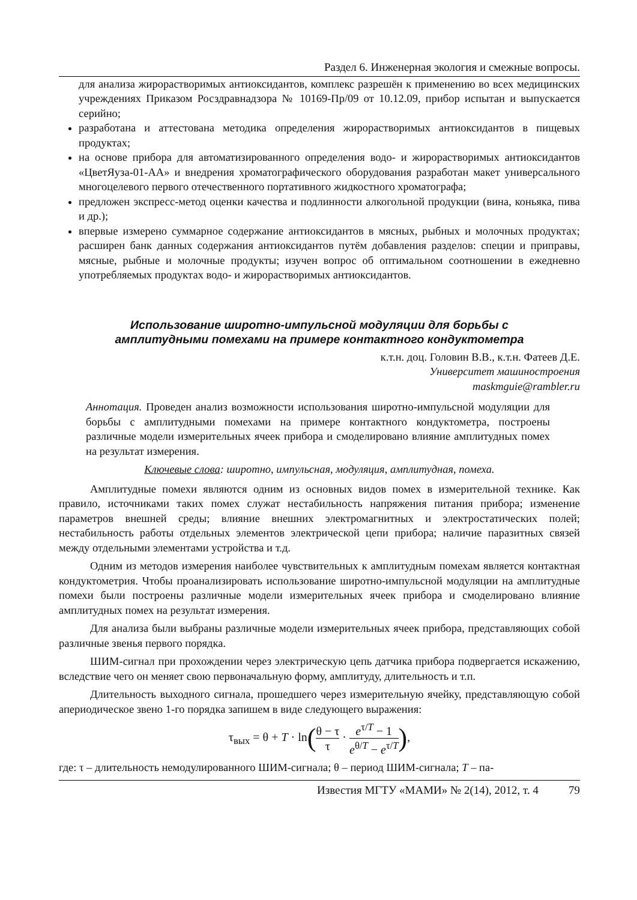Раздел 6. Инженерная экология и смежные вопросы.
для анализа жирорастворимых антиоксидантов, комплекс разрешён к применению во всех медицинских учреждениях Приказом Росздравнадзора № 10169-Пр/09 от 10.12.09, прибор испытан и выпускается серийно;
разработана и аттестована методика определения жирорастворимых антиоксидантов в пищевых продуктах;
на основе прибора для автоматизированного определения водо- и жирорастворимых антиоксидантов «ЦветЯуза-01-АА» и внедрения хроматографического оборудования разработан макет универсального многоцелевого первого отечественного портативного жидкостного хроматографа;
предложен экспресс-метод оценки качества и подлинности алкогольной продукции (вина, коньяка, пива и др.);
впервые измерено суммарное содержание антиоксидантов в мясных, рыбных и молочных продуктах; расширен банк данных содержания антиоксидантов путём добавления разделов: специи и приправы, мясные, рыбные и молочные продукты; изучен вопрос об оптимальном соотношении в ежедневно употребляемых продуктах водо- и жирорастворимых антиоксидантов.
Использование широтно-импульсной модуляции для борьбы с
амплитудными помехами на примере контактного кондуктометра
к.т.н. доц. Головин В.В., к.т.н. Фатеев Д.Е.
Университет машиностроения
maskmguie@rambler.ru
Аннотация. Проведен анализ возможности использования широтно-импульсной модуляции для борьбы с амплитудными помехами на примере контактного кондуктометра, построены различные модели измерительных ячеек прибора и смоделировано влияние амплитудных помех на результат измерения.
Ключевые слова: широтно, импульсная, модуляция, амплитудная, помеха.
Амплитудные помехи являются одним из основных видов помех в измерительной технике. Как правило, источниками таких помех служат нестабильность напряжения питания прибора; изменение параметров внешней среды; влияние внешних электромагнитных и электростатических полей; нестабильность работы отдельных элементов электрической цепи прибора; наличие паразитных связей между отдельными элементами устройства и т.д.
Одним из методов измерения наиболее чувствительных к амплитудным помехам является контактная кондуктометрия. Чтобы проанализировать использование широтно-импульсной модуляции на амплитудные помехи были построены различные модели измерительных ячеек прибора и смоделировано влияние амплитудных помех на результат измерения.
Для анализа были выбраны различные модели измерительных ячеек прибора, представляющих собой различные звенья первого порядка.
ШИМ-сигнал при прохождении через электрическую цепь датчика прибора подвергается искажению, вследствие чего он меняет свою первоначальную форму, амплитуду, длительность и т.п.
Длительность выходного сигнала, прошедшего через измерительную ячейку, представляющую собой апериодическое звено 1-го порядка запишем в виде следующего выражения:
τ<sub>вых</sub> = θ + T · ln(θ − τ τ · e<sup>τ/T</sup> − 1 e<sup>θ/T</sup> − e<sup>τ/T</sup>),
где: τ – длительность немодулированного ШИМ-сигнала; θ – период ШИМ-сигнала; T – па-
Известия МГТУ «МАМИ» № 2(14), 2012, т. 4 79